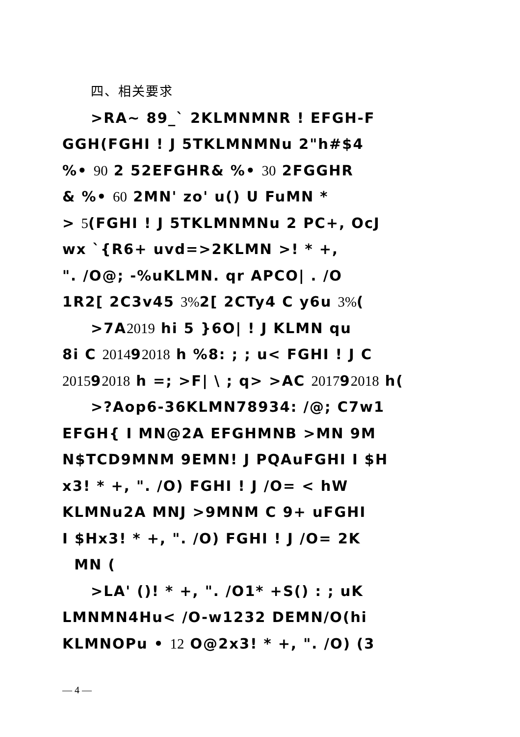四、相关要求
>RA~ 89_` 2KLMNMNR ! EFGH-F
GGH(FGHI ! J 5TKLMNMNu 2"h#$4
%• 90 2 52EFGHR& %• 30 2FGGHR
& %• 60 2MN' zo' u() U FuMN *
> 5(FGHI ! J 5TKLMNMNu 2 PC+, OcJ
wx `{R6+ uvd=>2KLMN >! * +,
". /O@; -%uKLMN. qr APCO| . /O
1R2[ 2C3v45 3% 2[ 2CTy4 C y6u 3%(
>7A2019 hi 5 }6O| ! J KLMN qu
8i C 201492018 h %8: ; ; u< FGHI ! J C
201592018 h =; >F| \ ; q> >AC 201792018 h(
>?Aop6-36KLMN78934: /@; C7w1
EFGH{ I MN@2A EFGHMNB >MN 9M
N$TCD9MNM 9EMN! J PQAuFGHI I $H
x3! * +, ". /O) FGHI ! J /O= < hW
KLMNu2A MNJ >9MNM C 9+ uFGHI
I $Hx3! * +, ". /O) FGHI ! J /O= 2K
MN (
>LA' ()! * +, ". /O1* +S() : ; uK
LMNMN4Hu< /O-w1232 DEMN/O(hi
KLMNOPu • 12 O@2x3! * +, ". /O) (3
— 4 —